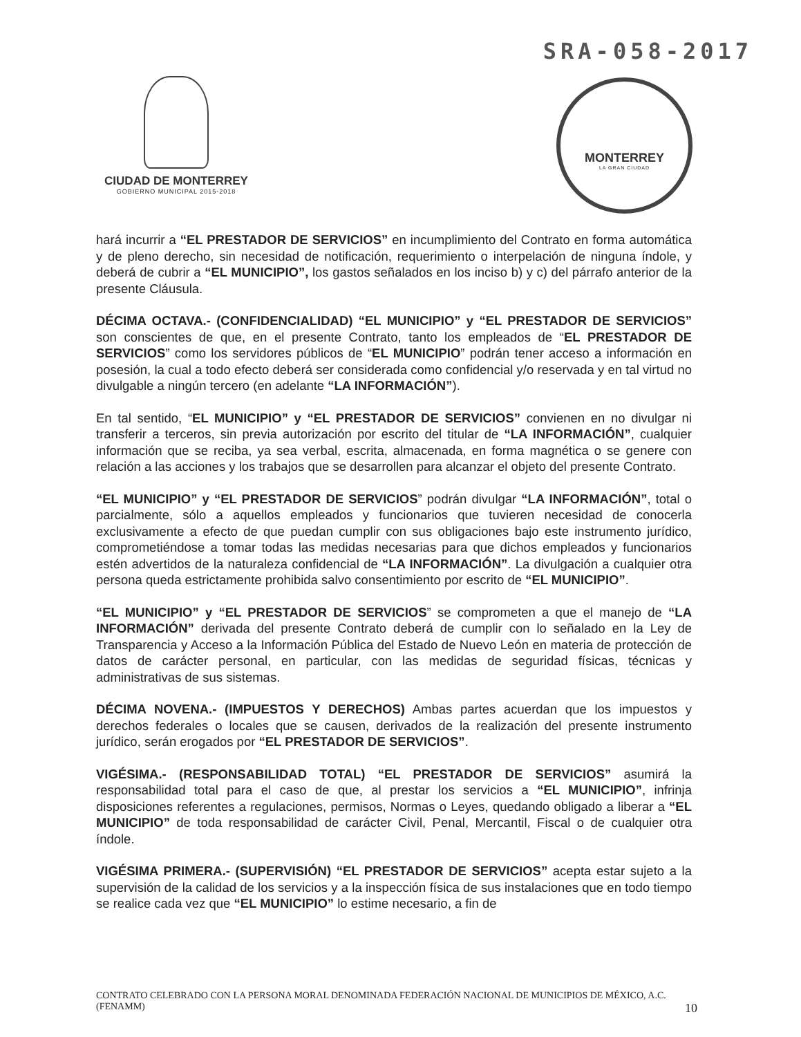SRA-058-2017
CIUDAD DE MONTERREY
GOBIERNO MUNICIPAL 2015-2018
MONTERREY
LA GRAN CIUDAD
hará incurrir a “EL PRESTADOR DE SERVICIOS” en incumplimiento del Contrato en forma automática y de pleno derecho, sin necesidad de notificación, requerimiento o interpelación de ninguna índole, y deberá de cubrir a “EL MUNICIPIO”, los gastos señalados en los inciso b) y c) del párrafo anterior de la presente Cláusula.
DÉCIMA OCTAVA.- (CONFIDENCIALIDAD) “EL MUNICIPIO” y “EL PRESTADOR DE SERVICIOS” son conscientes de que, en el presente Contrato, tanto los empleados de “EL PRESTADOR DE SERVICIOS” como los servidores públicos de “EL MUNICIPIO” podrán tener acceso a información en posesión, la cual a todo efecto deberá ser considerada como confidencial y/o reservada y en tal virtud no divulgable a ningún tercero (en adelante “LA INFORMACIÓN”).
En tal sentido, “EL MUNICIPIO” y “EL PRESTADOR DE SERVICIOS” convienen en no divulgar ni transferir a terceros, sin previa autorización por escrito del titular de “LA INFORMACIÓN”, cualquier información que se reciba, ya sea verbal, escrita, almacenada, en forma magnética o se genere con relación a las acciones y los trabajos que se desarrollen para alcanzar el objeto del presente Contrato.
“EL MUNICIPIO” y “EL PRESTADOR DE SERVICIOS” podrán divulgar “LA INFORMACIÓN”, total o parcialmente, sólo a aquellos empleados y funcionarios que tuvieren necesidad de conocerla exclusivamente a efecto de que puedan cumplir con sus obligaciones bajo este instrumento jurídico, comprometiéndose a tomar todas las medidas necesarias para que dichos empleados y funcionarios estén advertidos de la naturaleza confidencial de “LA INFORMACIÓN”. La divulgación a cualquier otra persona queda estrictamente prohibida salvo consentimiento por escrito de “EL MUNICIPIO”.
“EL MUNICIPIO” y “EL PRESTADOR DE SERVICIOS” se comprometen a que el manejo de “LA INFORMACIÓN” derivada del presente Contrato deberá de cumplir con lo señalado en la Ley de Transparencia y Acceso a la Información Pública del Estado de Nuevo León en materia de protección de datos de carácter personal, en particular, con las medidas de seguridad físicas, técnicas y administrativas de sus sistemas.
DÉCIMA NOVENA.- (IMPUESTOS Y DERECHOS) Ambas partes acuerdan que los impuestos y derechos federales o locales que se causen, derivados de la realización del presente instrumento jurídico, serán erogados por “EL PRESTADOR DE SERVICIOS”.
VIGÉSIMA.- (RESPONSABILIDAD TOTAL) “EL PRESTADOR DE SERVICIOS” asumirá la responsabilidad total para el caso de que, al prestar los servicios a “EL MUNICIPIO”, infrinja disposiciones referentes a regulaciones, permisos, Normas o Leyes, quedando obligado a liberar a “EL MUNICIPIO” de toda responsabilidad de carácter Civil, Penal, Mercantil, Fiscal o de cualquier otra índole.
VIGÉSIMA PRIMERA.- (SUPERVISIÓN) “EL PRESTADOR DE SERVICIOS” acepta estar sujeto a la supervisión de la calidad de los servicios y a la inspección física de sus instalaciones que en todo tiempo se realice cada vez que “EL MUNICIPIO” lo estime necesario, a fin de
CONTRATO CELEBRADO CON LA PERSONA MORAL DENOMINADA FEDERACIÓN NACIONAL DE MUNICIPIOS DE MÉXICO, A.C. (FENAMM) 10